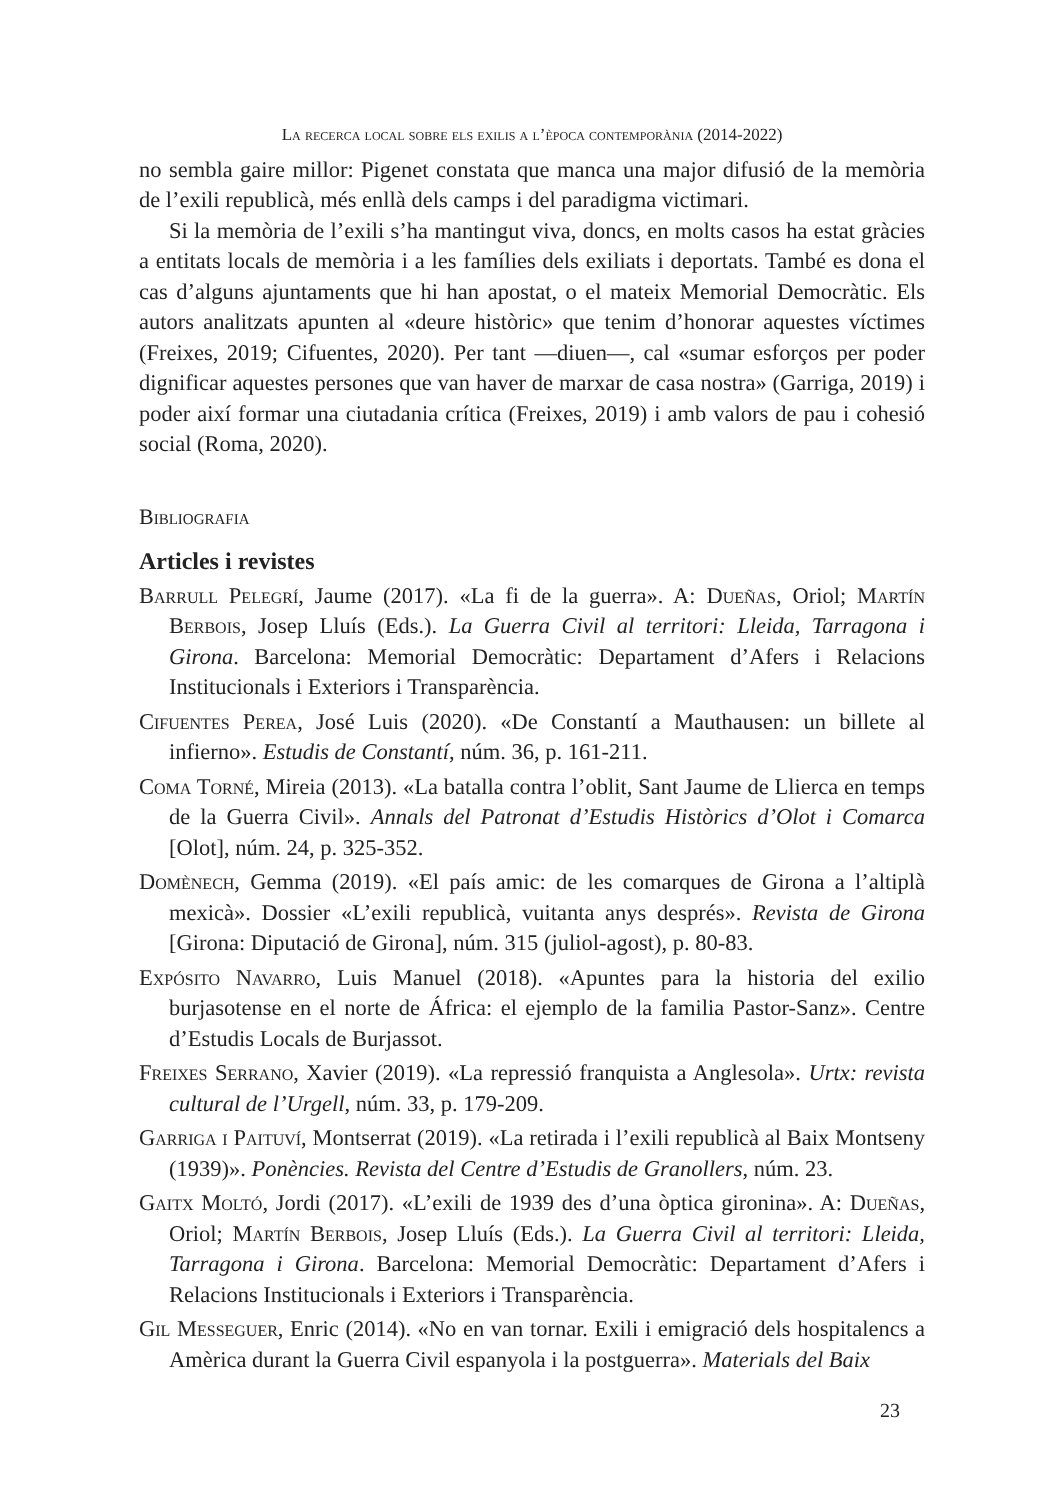La recerca local sobre els exilis a l’època contemporània (2014-2022)
no sembla gaire millor: Pigenet constata que manca una major difusió de la memòria de l’exili republicà, més enllà dels camps i del paradigma victimari.
Si la memòria de l’exili s’ha mantingut viva, doncs, en molts casos ha estat gràcies a entitats locals de memòria i a les famílies dels exiliats i deportats. També es dona el cas d’alguns ajuntaments que hi han apostat, o el mateix Memorial Democràtic. Els autors analitzats apunten al «deure històric» que tenim d’honorar aquestes víctimes (Freixes, 2019; Cifuentes, 2020). Per tant —diuen—, cal «sumar esforços per poder dignificar aquestes persones que van haver de marxar de casa nostra» (Garriga, 2019) i poder així formar una ciutadania crítica (Freixes, 2019) i amb valors de pau i cohesió social (Roma, 2020).
Bibliografia
Articles i revistes
Barrull Pelegrí, Jaume (2017). «La fi de la guerra». A: Dueñas, Oriol; Martín Berbois, Josep Lluís (Eds.). La Guerra Civil al territori: Lleida, Tarragona i Girona. Barcelona: Memorial Democràtic: Departament d’Afers i Relacions Institucionals i Exteriors i Transparència.
Cifuentes Perea, José Luis (2020). «De Constantí a Mauthausen: un billete al infierno». Estudis de Constantí, núm. 36, p. 161-211.
Coma Torné, Mireia (2013). «La batalla contra l’oblit, Sant Jaume de Llierca en temps de la Guerra Civil». Annals del Patronat d’Estudis Històrics d’Olot i Comarca [Olot], núm. 24, p. 325-352.
Domènech, Gemma (2019). «El país amic: de les comarques de Girona a l’altiplà mexicà». Dossier «L’exili republicà, vuitanta anys després». Revista de Girona [Girona: Diputació de Girona], núm. 315 (juliol-agost), p. 80-83.
Expósito Navarro, Luis Manuel (2018). «Apuntes para la historia del exilio burjasotense en el norte de África: el ejemplo de la familia Pastor-Sanz». Centre d’Estudis Locals de Burjassot.
Freixes Serrano, Xavier (2019). «La repressió franquista a Anglesola». Urtx: revista cultural de l’Urgell, núm. 33, p. 179-209.
Garriga i Paituví, Montserrat (2019). «La retirada i l’exili republicà al Baix Montseny (1939)». Ponències. Revista del Centre d’Estudis de Granollers, núm. 23.
Gaitx Moltó, Jordi (2017). «L’exili de 1939 des d’una òptica gironina». A: Dueñas, Oriol; Martín Berbois, Josep Lluís (Eds.). La Guerra Civil al territori: Lleida, Tarragona i Girona. Barcelona: Memorial Democràtic: Departament d’Afers i Relacions Institucionals i Exteriors i Transparència.
Gil Messeguer, Enric (2014). «No en van tornar. Exili i emigració dels hospitalencs a Amèrica durant la Guerra Civil espanyola i la postguerra». Materials del Baix
23